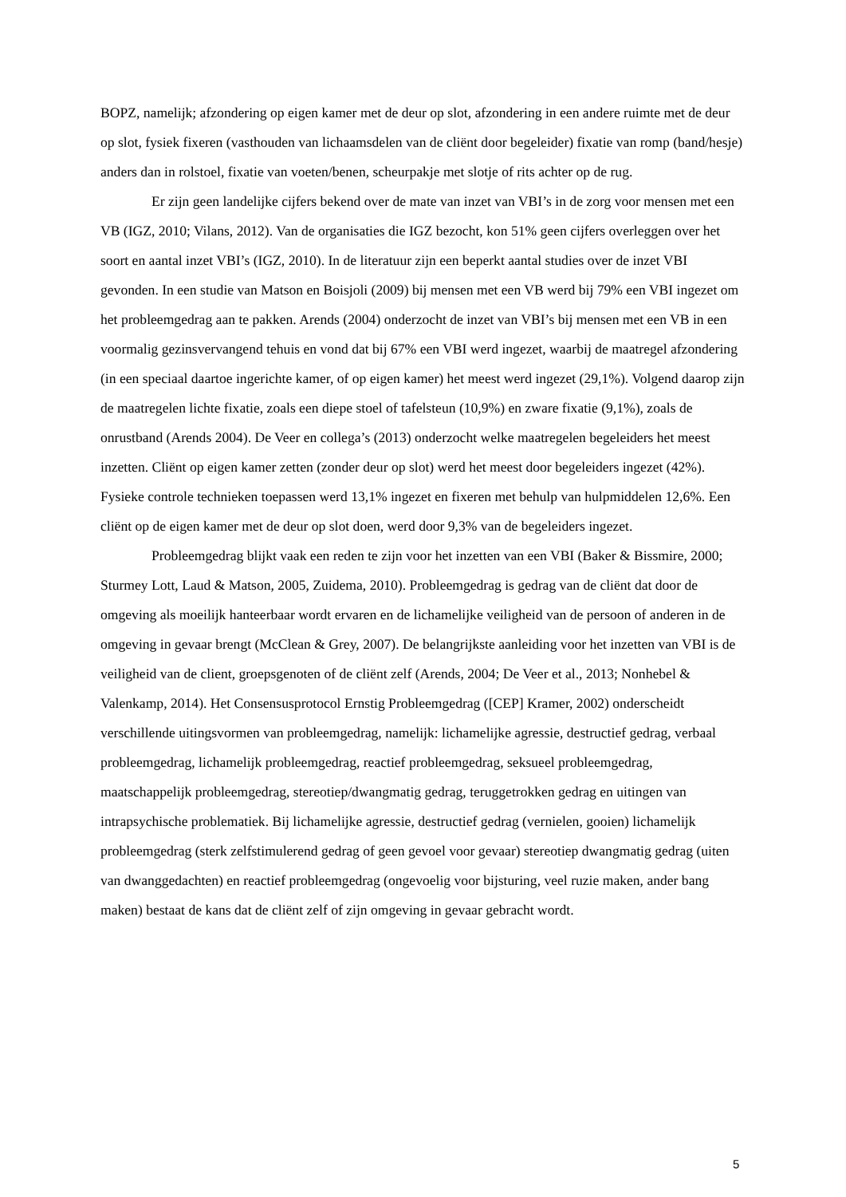BOPZ, namelijk; afzondering op eigen kamer met de deur op slot, afzondering in een andere ruimte met de deur op slot, fysiek fixeren (vasthouden van lichaamsdelen van de cliënt door begeleider) fixatie van romp (band/hesje) anders dan in rolstoel, fixatie van voeten/benen, scheurpakje met slotje of rits achter op de rug.
Er zijn geen landelijke cijfers bekend over de mate van inzet van VBI’s in de zorg voor mensen met een VB (IGZ, 2010; Vilans, 2012). Van de organisaties die IGZ bezocht, kon 51% geen cijfers overleggen over het soort en aantal inzet VBI’s (IGZ, 2010). In de literatuur zijn een beperkt aantal studies over de inzet VBI gevonden. In een studie van Matson en Boisjoli (2009) bij mensen met een VB werd bij 79% een VBI ingezet om het probleemgedrag aan te pakken. Arends (2004) onderzocht de inzet van VBI’s bij mensen met een VB in een voormalig gezinsvervangend tehuis en vond dat bij 67% een VBI werd ingezet, waarbij de maatregel afzondering (in een speciaal daartoe ingerichte kamer, of op eigen kamer) het meest werd ingezet (29,1%). Volgend daarop zijn de maatregelen lichte fixatie, zoals een diepe stoel of tafelsteun (10,9%) en zware fixatie (9,1%), zoals de onrustband (Arends 2004). De Veer en collega’s (2013) onderzocht welke maatregelen begeleiders het meest inzetten. Cliënt op eigen kamer zetten (zonder deur op slot) werd het meest door begeleiders ingezet (42%). Fysieke controle technieken toepassen werd 13,1% ingezet en fixeren met behulp van hulpmiddelen 12,6%. Een cliënt op de eigen kamer met de deur op slot doen, werd door 9,3% van de begeleiders ingezet.
Probleemgedrag blijkt vaak een reden te zijn voor het inzetten van een VBI (Baker & Bissmire, 2000; Sturmey Lott, Laud & Matson, 2005, Zuidema, 2010). Probleemgedrag is gedrag van de cliënt dat door de omgeving als moeilijk hanteerbaar wordt ervaren en de lichamelijke veiligheid van de persoon of anderen in de omgeving in gevaar brengt (McClean & Grey, 2007). De belangrijkste aanleiding voor het inzetten van VBI is de veiligheid van de client, groepsgenoten of de cliënt zelf (Arends, 2004; De Veer et al., 2013; Nonhebel & Valenkamp, 2014). Het Consensusprotocol Ernstig Probleemgedrag ([CEP] Kramer, 2002) onderscheidt verschillende uitingsvormen van probleemgedrag, namelijk: lichamelijke agressie, destructief gedrag, verbaal probleemgedrag, lichamelijk probleemgedrag, reactief probleemgedrag, seksueel probleemgedrag, maatschappelijk probleemgedrag, stereotiep/dwangmatig gedrag, teruggetrokken gedrag en uitingen van intrapsychische problematiek. Bij lichamelijke agressie, destructief gedrag (vernielen, gooien) lichamelijk probleemgedrag (sterk zelfstimulerend gedrag of geen gevoel voor gevaar) stereotiep dwangmatig gedrag (uiten van dwanggedachten) en reactief probleemgedrag (ongevoelig voor bijsturing, veel ruzie maken, ander bang maken) bestaat de kans dat de cliënt zelf of zijn omgeving in gevaar gebracht wordt.
5